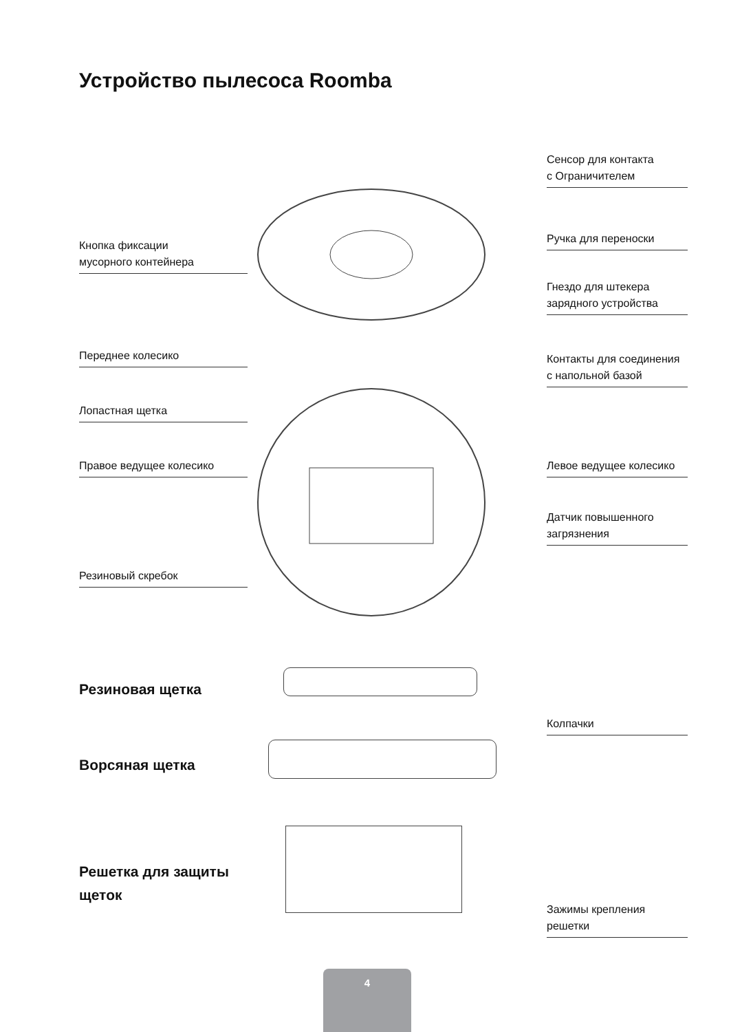Устройство пылесоса Roomba
Сенсор для контакта
с Ограничителем
Кнопка фиксации
мусорного контейнера
Ручка для переноски
Гнездо для штекера
зарядного устройства
Переднее колесико
Контакты для соединения
с напольной базой
Лопастная щетка
Правое ведущее колесико
Левое ведущее колесико
Датчик повышенного
загрязнения
Резиновый скребок
Резиновая щетка
Колпачки
Ворсяная щетка
Решетка для защиты
щеток
Зажимы крепления
решетки
4